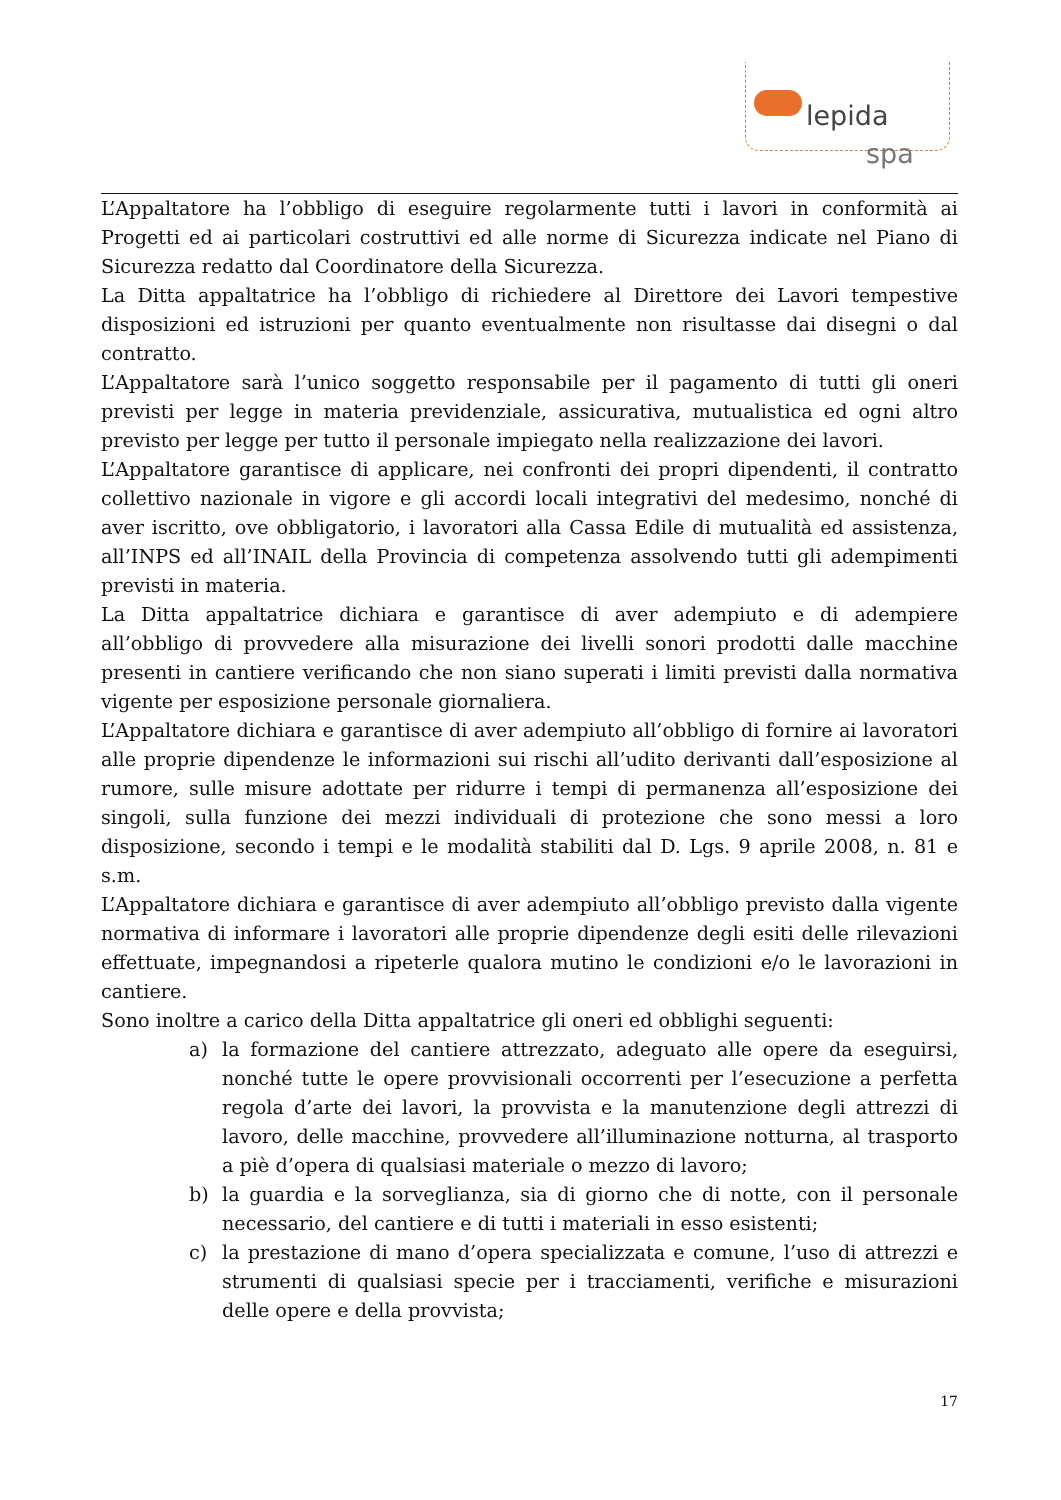lepida
spa
L’Appaltatore ha l’obbligo di eseguire regolarmente tutti i lavori in conformità ai Progetti ed ai particolari costruttivi ed alle norme di Sicurezza indicate nel Piano di Sicurezza redatto dal Coordinatore della Sicurezza.
La Ditta appaltatrice ha l’obbligo di richiedere al Direttore dei Lavori tempestive disposizioni ed istruzioni per quanto eventualmente non risultasse dai disegni o dal contratto.
L’Appaltatore sarà l’unico soggetto responsabile per il pagamento di tutti gli oneri previsti per legge in materia previdenziale, assicurativa, mutualistica ed ogni altro previsto per legge per tutto il personale impiegato nella realizzazione dei lavori.
L’Appaltatore garantisce di applicare, nei confronti dei propri dipendenti, il contratto collettivo nazionale in vigore e gli accordi locali integrativi del medesimo, nonché di aver iscritto, ove obbligatorio, i lavoratori alla Cassa Edile di mutualità ed assistenza, all’INPS ed all’INAIL della Provincia di competenza assolvendo tutti gli adempimenti previsti in materia.
La Ditta appaltatrice dichiara e garantisce di aver adempiuto e di adempiere all’obbligo di provvedere alla misurazione dei livelli sonori prodotti dalle macchine presenti in cantiere verificando che non siano superati i limiti previsti dalla normativa vigente per esposizione personale giornaliera.
L’Appaltatore dichiara e garantisce di aver adempiuto all’obbligo di fornire ai lavoratori alle proprie dipendenze le informazioni sui rischi all’udito derivanti dall’esposizione al rumore, sulle misure adottate per ridurre i tempi di permanenza all’esposizione dei singoli, sulla funzione dei mezzi individuali di protezione che sono messi a loro disposizione, secondo i tempi e le modalità stabiliti dal D. Lgs. 9 aprile 2008, n. 81 e s.m.
L’Appaltatore dichiara e garantisce di aver adempiuto all’obbligo previsto dalla vigente normativa di informare i lavoratori alle proprie dipendenze degli esiti delle rilevazioni effettuate, impegnandosi a ripeterle qualora mutino le condizioni e/o le lavorazioni in cantiere.
Sono inoltre a carico della Ditta appaltatrice gli oneri ed obblighi seguenti:
a) la formazione del cantiere attrezzato, adeguato alle opere da eseguirsi, nonché tutte le opere provvisionali occorrenti per l’esecuzione a perfetta regola d’arte dei lavori, la provvista e la manutenzione degli attrezzi di lavoro, delle macchine, provvedere all’illuminazione notturna, al trasporto a piè d’opera di qualsiasi materiale o mezzo di lavoro;
b) la guardia e la sorveglianza, sia di giorno che di notte, con il personale necessario, del cantiere e di tutti i materiali in esso esistenti;
c) la prestazione di mano d’opera specializzata e comune, l’uso di attrezzi e strumenti di qualsiasi specie per i tracciamenti, verifiche e misurazioni delle opere e della provvista;
17